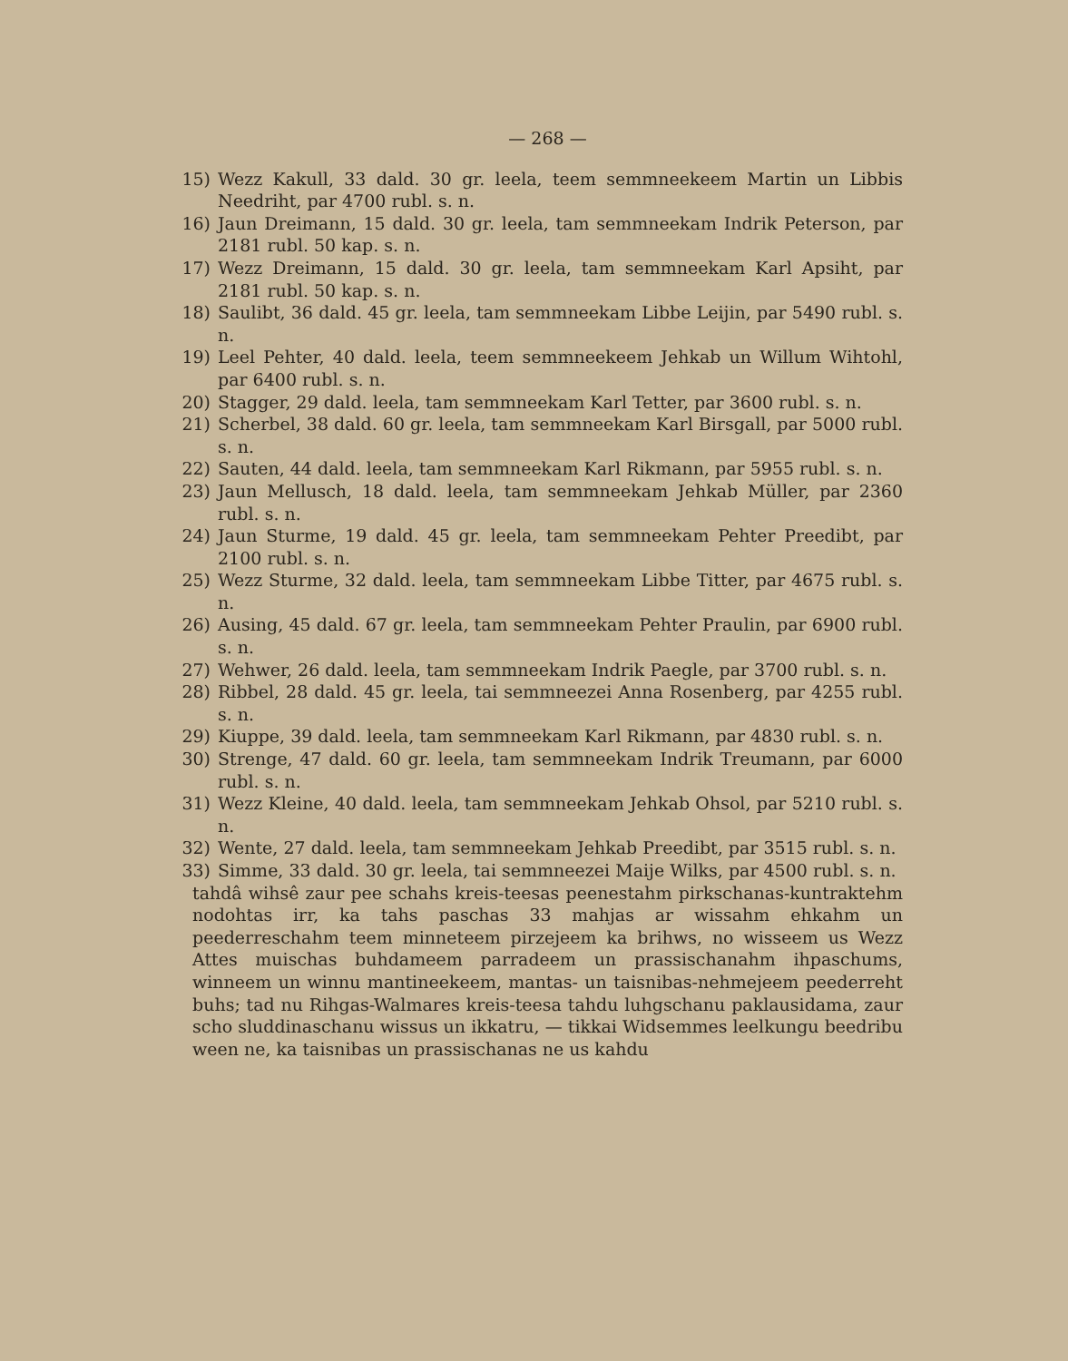— 268 —
15) Wezz Kakull, 33 dald. 30 gr. leela, teem semmneekeem Martin un Libbis Needriht, par 4700 rubl. s. n.
16) Jaun Dreimann, 15 dald. 30 gr. leela, tam semmneekam Indrik Peterson, par 2181 rubl. 50 kap. s. n.
17) Wezz Dreimann, 15 dald. 30 gr. leela, tam semmneekam Karl Apsiht, par 2181 rubl. 50 kap. s. n.
18) Saulibt, 36 dald. 45 gr. leela, tam semmneekam Libbe Leijin, par 5490 rubl. s. n.
19) Leel Pehter, 40 dald. leela, teem semmneekeem Jehkab un Willum Wihtohl, par 6400 rubl. s. n.
20) Stagger, 29 dald. leela, tam semmneekam Karl Tetter, par 3600 rubl. s. n.
21) Scherbel, 38 dald. 60 gr. leela, tam semmneekam Karl Birsgall, par 5000 rubl. s. n.
22) Sauten, 44 dald. leela, tam semmneekam Karl Rikmann, par 5955 rubl. s. n.
23) Jaun Mellusch, 18 dald. leela, tam semmneekam Jehkab Müller, par 2360 rubl. s. n.
24) Jaun Sturme, 19 dald. 45 gr. leela, tam semmneekam Pehter Preedibt, par 2100 rubl. s. n.
25) Wezz Sturme, 32 dald. leela, tam semmneekam Libbe Titter, par 4675 rubl. s. n.
26) Ausing, 45 dald. 67 gr. leela, tam semmneekam Pehter Praulin, par 6900 rubl. s. n.
27) Wehwer, 26 dald. leela, tam semmneekam Indrik Paegle, par 3700 rubl. s. n.
28) Ribbel, 28 dald. 45 gr. leela, tai semmneezei Anna Rosenberg, par 4255 rubl. s. n.
29) Kiuppe, 39 dald. leela, tam semmneekam Karl Rikmann, par 4830 rubl. s. n.
30) Strenge, 47 dald. 60 gr. leela, tam semmneekam Indrik Treumann, par 6000 rubl. s. n.
31) Wezz Kleine, 40 dald. leela, tam semmneekam Jehkab Ohsol, par 5210 rubl. s. n.
32) Wente, 27 dald. leela, tam semmneekam Jehkab Preedibt, par 3515 rubl. s. n.
33) Simme, 33 dald. 30 gr. leela, tai semmneezei Maije Wilks, par 4500 rubl. s. n.
tahdâ wihsê zaur pee schahs kreis-teesas peenestahm pirkschanas-kuntraktehm nodohtas irr, ka tahs paschas 33 mahjas ar wissahm ehkahm un peederreschahm teem minneteem pirzejeem ka brihws, no wisseem us Wezz Attes muischas buhdameem parradeem un prassischanahm ihpaschums, winneem un winnu mantineekeem, mantas- un taisnibas-nehmejeem peederreht buhs; tad nu Rihgas-Walmares kreis-teesa tahdu luhgschanu paklausidama, zaur scho sluddinaschanu wissus un ikkatru, — tikkai Widsemmes leelkungu beedribu ween ne, ka taisnibas un prassischanas ne us kahdu